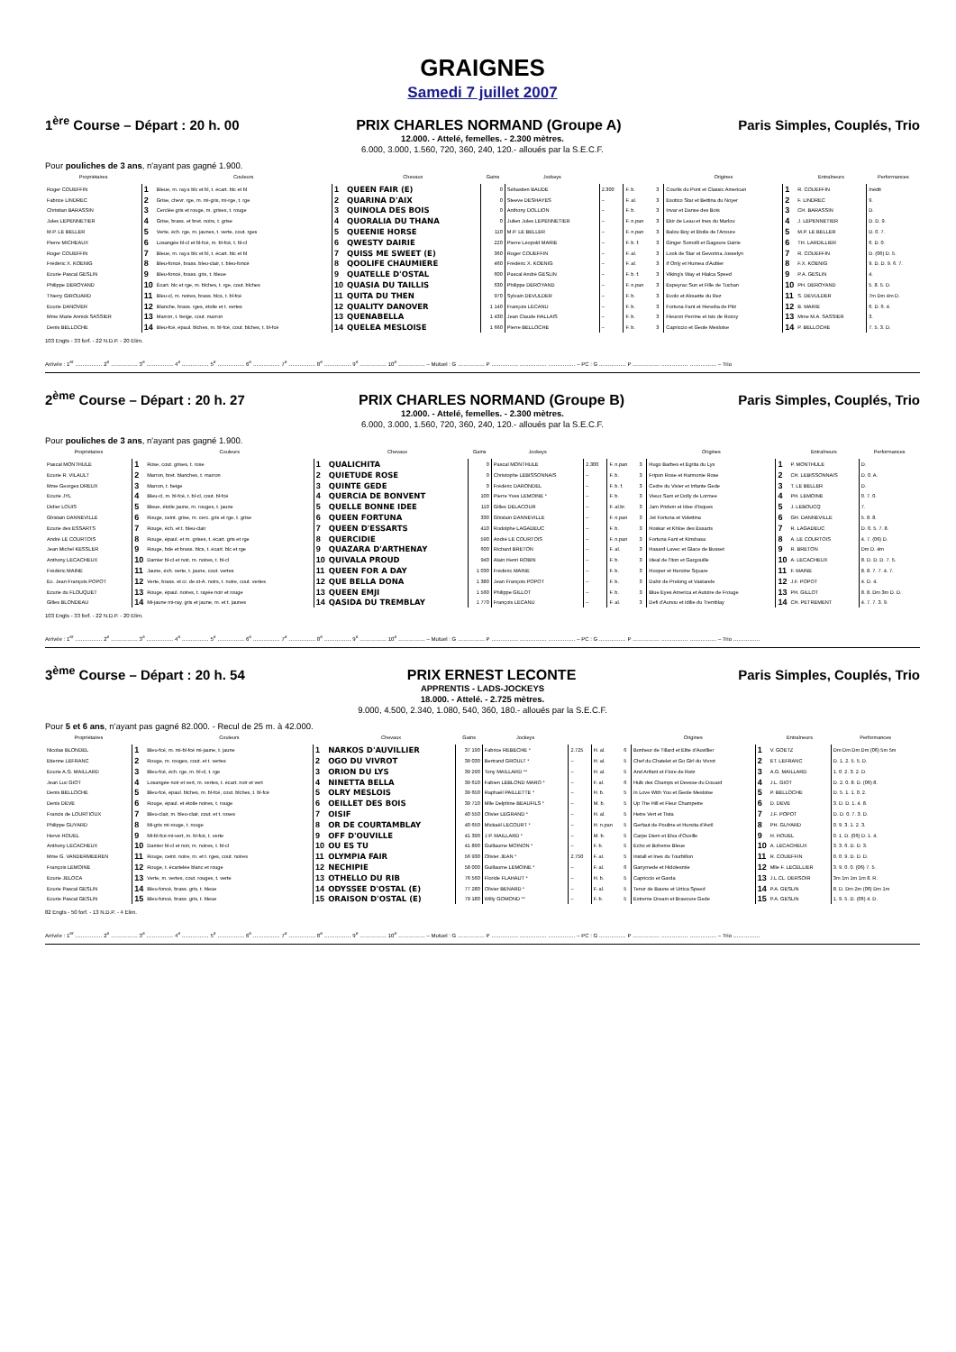GRAIGNES
Samedi 7 juillet 2007
1<sup>ère</sup> Course – Départ : 20 h. 00 PRIX CHARLES NORMAND (Groupe A) Paris Simples, Couplés, Trio
12.000. - Attelé, femelles. - 2.300 mètres.
6.000, 3.000, 1.560, 720, 360, 240, 120.- alloués par la S.E.C.F.
Pour pouliches de 3 ans, n'ayant pas gagné 1.900.
| Propriétaires | | Couleurs | | Chevaux | Gains | Jockeys | | | | Origines | | Entraîneurs | Performances |
| --- | --- | --- | --- | --- | --- | --- | --- | --- | --- | --- | --- | --- | --- |
| Roger COUEFFIN | 1 | Bleue, m. ray.s blc et bl, t. écart. blc et bl | 1 | QUEEN FAIR (E) | 0 | Sébastien BAUDE | 2.300 | F. b. | 3 | Courlis du Pont et Classic American | 1 | R. COUEFFIN | Inédit |
| Fabrice LINDREC | 2 | Grise, chevr. rge, m. mi-gris, mi-rge, t. rge | 2 | QUARINA D'AIX | 0 | Steeve DESHAYES | – | F. al. | 3 | Esotico Star et Bettina du Noyer | 2 | F. LINDREC | 9. |
| Christian BARASSIN | 3 | Cerclée gris et rouge, m. grises, t. rouge | 3 | QUINOLA DES BOIS | 0 | Anthony DOLLION | – | F. b. | 3 | Invar et Danse des Bois | 3 | CH. BARASSIN | D. |
| Jules LEPENNETIER | 4 | Grise, brass. et bret. noirs, t. grise | 4 | QUORALIA DU THANA | 0 | Julien Jules LEPENNETIER | – | F. n.pan | 3 | Ekir de Leau et Ines du Marlou | 4 | J. LEPENNETIER | D. D. 9. |
| M.P. LE BELLER | 5 | Verte, éch. rge, m. jaunes, t. verte, cout. rges | 5 | QUEENIE HORSE | 110 | M.P. LE BELLER | – | F. n.pan | 3 | Balou Boy et Etoile de l'Anxure | 5 | M.P. LE BELLER | D. 0. 7. |
| Pierre MICHEAUX | 6 | Losangée bl-cl et bl-fcé, m. bl-fcé, t. bl-cl | 6 | QWESTY DAIRIE | 220 | Pierre Léopold MARIE | – | F. b. f. | 3 | Ginger Somolli et Gageure Dairie | 6 | TH. LARDILLIER | 6. D. 0. |
| Roger COUEFFIN | 7 | Bleue, m. ray.s blc et bl, t. écart. blc et bl | 7 | QUISS ME SWEET (E) | 360 | Roger COUEFFIN | – | F. al. | 3 | Look de Star et Gevorina Josselyn | 7 | R. COUEFFIN | D. (06) D. 5. |
| Frédéric X. KOENIG | 8 | Bleu-foncé, brass. bleu-clair, t. bleu-foncé | 8 | QOOLIFE CHAUMIERE | 460 | Frédéric X. KOENIG | – | F. al. | 3 | If Only et Humea d'Aubier | 8 | F.X. KOENIG | 9. D. D. 9. 6. 7. |
| Ecurie Pascal GESLIN | 9 | Bleu-foncé, brass. gris, t. bleue | 9 | QUATELLE D'OSTAL | 600 | Pascal André GESLIN | – | F. b. f. | 3 | Viking's Way et Hialca Speed | 9 | P.A. GESLIN | 4. |
| Philippe DEROYAND | 10 | Écart. blc et rge, m. blches, t. rge, cout. blches | 10 | QUASIA DU TAILLIS | 630 | Philippe DEROYAND | – | F. n.pan | 3 | Espeyrac Sun et Fille de Tuchan | 10 | PH. DEROYAND | 5. 8. 5. D. |
| Thierry GIROUARD | 11 | Bleu-cl, m. noires, brass. blcs, t. bl-fcé | 11 | QUITA DU THEN | 970 | Sylvain DEVULDER | – | F. b. | 3 | Evolo et Alouette du Rez | 11 | S. DEVULDER | 7m Dm 4m D. |
| Ecurie DANOVER | 12 | Blanche, brass. rges, étoile et t. vertes | 12 | QUALITY DANOVER | 1 140 | François LECANU | – | F. b. | 3 | Fortuna Fant et Heredia de Pitz | 12 | B. MARIE | 6. D. 6. 4. |
| Mme Marie Annick SASSIER | 13 | Marron, t. beige, cout. marron | 13 | QUENABELLA | 1 430 | Jean Claude HALLAIS | – | F. b. | 3 | Fleuron Perrine et Isis de Rozoy | 13 | Mme M.A. SASSIER | 3. |
| Denis BELLOCHE | 14 | Bleu-fcé, épaul. blches, m. bl-fcé, cout. blches, t. bl-fcé | 14 | QUELEA MESLOISE | 1 660 | Pierre BELLOCHE | – | F. b. | 3 | Capriccio et Geole Mesloise | 14 | P. BELLOCHE | 7. 5. 3. D. |
103 Engts - 33 forf. - 22 N.D.P. - 20 Elim.
Arrivée : 1<sup>er</sup> …………… 2<sup>e</sup> …………… 3<sup>e</sup> …………… 4<sup>e</sup> …………… 5<sup>e</sup> …………… 6<sup>e</sup> …………… 7<sup>e</sup> …………… 8<sup>e</sup> …………… 9<sup>e</sup> …………… 10<sup>e</sup> …………… – Mutuel : G …………… P …………… …………… …………… – PC : G …………… P …………… …………… …………… – Trio
2<sup>ème</sup> Course – Départ : 20 h. 27 PRIX CHARLES NORMAND (Groupe B) Paris Simples, Couplés, Trio
12.000. - Attelé, femelles. - 2.300 mètres.
6.000, 3.000, 1.560, 720, 360, 240, 120.- alloués par la S.E.C.F.
Pour pouliches de 3 ans, n'ayant pas gagné 1.900.
| Propriétaires | | Couleurs | | Chevaux | Gains | Jockeys | | | | Origines | | Entraîneurs | Performances |
| --- | --- | --- | --- | --- | --- | --- | --- | --- | --- | --- | --- | --- | --- |
| Pascal MONTHULE | 1 | Rose, cout. grises, t. rose | 1 | QUALICHITA | 0 | Pascal MONTHULE | 2.300 | F. n.pan | 3 | Hugo Barbes et Egrita du Lys | 1 | P. MONTHULE | D. |
| Ecurie R. VILAULT | 2 | Marron, bret. blanches, t. marron | 2 | QUIETUDE ROSE | 0 | Christophe LEBISSONNAIS | – | F. b. | 3 | Fripon Rose et Harmonie Rose | 2 | CH. LEBISSONNAIS | D. 0. A. |
| Mme Georges DREUX | 3 | Marron, t. beige | 3 | QUINTE GEDE | 0 | Frédéric DARONDEL | – | F. b. f. | 3 | Cedre du Vivier et Infante Gede | 3 | T. LE BELLER | D. |
| Ecurie JYL | 4 | Bleu-cl, m. bl-fcé, t. bl-cl, cout. bl-fcé | 4 | QUERCIA DE BONVENT | 100 | Pierre Yves LEMOINE * | – | F. b. | 3 | Vieux Sam et Dolly de Lormee | 4 | PH. LEMOINE | 0. 7. 0. |
| Didier LOUIS | 5 | Bleue, étoile jaune, m. rouges, t. jaune | 5 | QUELLE BONNE IDEE | 110 | Gilles DELACOUR | – | F. al.br. | 3 | Jam Pridem et Idee d'Isques | 5 | J. LEBOUCQ | 7. |
| Ghislain DANNEVILLE | 6 | Rouge, ceint. grise, m. cerc. gris et rge, t. grise | 6 | QUEEN FORTUNA | 330 | Ghislain DANNEVILLE | – | F. n.pan | 3 | Jet Fortuna et Volettina | 6 | GH. DANNEVILLE | 5. 8. 8. |
| Ecurie des ESSARTS | 7 | Rouge, éch. et t. bleu-clair | 7 | QUEEN D'ESSARTS | 410 | Rodolphe LAGADEUC | – | F. b. | 3 | Hoskar et Khloe des Essarts | 7 | R. LAGADEUC | D. 0. 5. 7. 8. |
| André LE COURTOIS | 8 | Rouge, épaul. et m. grises, t. écart. gris et rge | 8 | QUERCIDIE | 590 | André LE COURTOIS | – | F. n.pan | 3 | Fortuna Fant et Kinshasa | 8 | A. LE COURTOIS | 4. 7. (06) D. |
| Jean Michel KESSLER | 9 | Rouge, bde et brass. blcs, t. écart. blc et rge | 9 | QUAZARA D'ARTHENAY | 600 | Richard BRETON | – | F. al. | 3 | Hasard Lavec et Glace de Busset | 9 | R. BRETON | Dm D. 4m |
| Anthony LECACHEUX | 10 | Damier bl-cl et noir, m. noires, t. bl-cl | 10 | QUIVALA PROUD | 940 | Alain Henri ROBIN | – | F. b. | 3 | Ideal de l'Iton et Gargouille | 10 | A. LECACHEUX | 8. D. D. D. 7. 5. |
| Frédéric MAINE | 11 | Jaune, éch. verte, t. jaune, cout. vertes | 11 | QUEEN FOR A DAY | 1 030 | Frédéric MAINE | – | F. b. | 3 | Hooper et Heroine Square | 11 | F. MAINE | 8. 8. 7. 7. 4. 7. |
| Ec. Jean François POPOT | 12 | Verte, brass. et cr. de st-A. noirs, t. noire, cout. vertes | 12 | QUE BELLA DONA | 1 380 | Jean François POPOT | – | F. b. | 3 | Dahir de Prelong et Vastarele | 12 | J.F. POPOT | 4. D. 4. |
| Ecurie du FLOUQUET | 13 | Rouge, épaul. noires, t. rayée noir et rouge | 13 | QUEEN EMJI | 1 560 | Philippe GILLOT | – | F. b. | 3 | Blue Eyes America et Autoire de Frouge | 13 | PH. GILLOT | 8. 8. Dm 3m D. D. |
| Gilles BLONDEAU | 14 | Mi-jaune mi-ray. gris et jaune, m. et t. jaunes | 14 | QASIDA DU TREMBLAY | 1 770 | François LECANU | – | F. al. | 3 | Defi d'Aunou et Idilie du Tremblay | 14 | CH. PETREMENT | 4. 7. 7. 3. 9. |
103 Engts - 33 forf. - 22 N.D.P. - 20 Elim.
Arrivée : 1<sup>er</sup> …………… 2<sup>e</sup> …………… 3<sup>e</sup> …………… 4<sup>e</sup> …………… 5<sup>e</sup> …………… 6<sup>e</sup> …………… 7<sup>e</sup> …………… 8<sup>e</sup> …………… 9<sup>e</sup> …………… 10<sup>e</sup> …………… – Mutuel : G …………… P …………… …………… …………… – PC : G …………… P …………… …………… …………… – Trio ……………
3<sup>ème</sup> Course – Départ : 20 h. 54 PRIX ERNEST LECONTE Paris Simples, Couplés, Trio
APPRENTIS - LADS-JOCKEYS
18.000. - Attelé. - 2.725 mètres.
9.000, 4.500, 2.340, 1.080, 540, 360, 180.- alloués par la S.E.C.F.
Pour 5 et 6 ans, n'ayant pas gagné 82.000. - Recul de 25 m. à 42.000.
| Propriétaires | | Couleurs | | Chevaux | Gains | Jockeys | | | | Origines | | Entraîneurs | Performances |
| --- | --- | --- | --- | --- | --- | --- | --- | --- | --- | --- | --- | --- | --- |
| Nicolas BLONDEL | 1 | Bleu-fcé, m. mi-bl-fcé mi-jaune, t. jaune | 1 | NARKOS D'AUVILLIER | 37 190 | Fabrice REBECHE * | 2.725 | H. al. | 6 | Bonheur de Tillard et Elite d'Auvillier | 1 | V. GOETZ | Dm Dm Dm Dm (06) 5m 5m |
| Etienne LEFRANC | 2 | Rouge, m. rouges, cout. et t. vertes | 2 | OGO DU VIVROT | 39 030 | Bertrand GROULT * | – | H. al. | 5 | Chef du Chatelet et Go Girl du Vivrot | 2 | ET. LEFRANC | D. 1. 2. 5. 5. D. |
| Ecurie A.G. MAILLARD | 3 | Bleu-fcé, éch. rge, m. bl-cl, t. rge | 3 | ORION DU LYS | 39 290 | Tony MAILLARD ** | – | H. al. | 5 | And Arifant et Flore de Retz | 3 | A.G. MAILLARD | 1. 0. 2. 3. 2. D. |
| Jean Luc GIOT | 4 | Losangée noir et vert, m. vertes, t. écart. noir et vert | 4 | NINETTA BELLA | 39 610 | Fabien LEBLOND MARO * | – | F. al. | 6 | Hulk des Champs et Deesse du Douard | 4 | J.L. GIOT | D. 2. 0. 8. D. (06) 8. |
| Denis BELLOCHE | 5 | Bleu-fcé, épaul. blches, m. bl-fcé, cout. blches, t. bl-fcé | 5 | OLRY MESLOIS | 39 650 | Raphaël PAILLETTE * | – | H. b. | 5 | In Love With You et Geole Mesloise | 5 | P. BELLOCHE | D. 5. 1. 1. 0. 2. |
| Denis DEVE | 6 | Rouge, épaul. et étoile noires, t. rouge | 6 | OEILLET DES BOIS | 39 710 | Mlle Delphine BEAUFILS * | – | M. b. | 5 | Up The Hill et Fleur Champetre | 6 | D. DEVE | 3. D. D. 1. 4. 8. |
| Francis de LOURTIOUX | 7 | Bleu-clair, m. bleu-clair, cout. et t. roses | 7 | OISIF | 40 550 | Olivier LEGRAND * | – | H. al. | 5 | Hetre Vert et Tista | 7 | J.F. POPOT | D. D. 0. 7. 3. D. |
| Philippe GUYARD | 8 | Mi-gris mi-rouge, t. rouge | 8 | OR DE COURTAMBLAY | 40 650 | Mickaël LECOURT * | – | H. n.pan | 5 | Gerfaut de Pouline et Hursita d'Avril | 8 | PH. GUYARD | 0. 9. 3. 1. 2. 3. |
| Hervé HOUEL | 9 | Mi-bl-fcé mi-vert, m. bl-fcé, t. verte | 9 | OFF D'OUVILLE | 41 390 | J.P. MAILLARD * | – | M. b. | 5 | Carpe Diem et Elva d'Ouville | 9 | H. HOUEL | 0. 1. D. (06) D. 1. 4. |
| Anthony LECACHEUX | 10 | Damier bl-cl et noir, m. noires, t. bl-cl | 10 | OU ES TU | 41 890 | Guillaume MOINON * | – | F. b. | 5 | Echo et Boheme Bleue | 10 | A. LECACHEUX | 3. 3. 6. D. D. 3. |
| Mme G. VANDERMEEREN | 11 | Rouge, ceint. noire, m. et t. rges, cout. noires | 11 | OLYMPIA FAIR | 56 930 | Olivier JEAN * | 2.750 | F. al. | 5 | Install et Ines du Tourbillon | 11 | R. COUEFFIN | 0. 0. 9. D. D. D. |
| François LEMOINE | 12 | Rouge, t. écartelée blanc et rouge | 12 | NECHIPIE | 58 000 | Guillaume LEMOINE * | – | F. al. | 6 | Ganymede et Hidolesmie | 12 | Mlle F. LECELLIER | 3. 9. 0. 0. (06) 7. 5. |
| Ecurie JELOCA | 13 | Verte, m. vertes, cout. rouges, t. verte | 13 | OTHELLO DU RIB | 76 560 | Floride FLAHAUT * | – | H. b. | 5 | Capriccio et Garda | 13 | J.L.CL. DERSOIR | 3m 1m 1m 1m 8. R. |
| Ecurie Pascal GESLIN | 14 | Bleu-foncé, brass. gris, t. bleue | 14 | ODYSSEE D'OSTAL (E) | 77 280 | Olivier BENARD * | – | F. al. | 5 | Tenor de Baune et Urtica Speed | 14 | P.A. GESLIN | 8. D. Dm 2m (06) Dm 1m |
| Ecurie Pascal GESLIN | 15 | Bleu-foncé, brass. gris, t. bleue | 15 | ORAISON D'OSTAL (E) | 79 180 | Willy GOMOND ** | – | F. b. | 5 | Extreme Dream et Bravoure Gede | 15 | P.A. GESLIN | 1. 9. 5. D. (06) 4. D. |
82 Engts - 50 forf. - 13 N.D.P. - 4 Elim.
Arrivée : 1<sup>er</sup> …………… 2<sup>e</sup> …………… 3<sup>e</sup> …………… 4<sup>e</sup> …………… 5<sup>e</sup> …………… 6<sup>e</sup> …………… 7<sup>e</sup> …………… 8<sup>e</sup> …………… 9<sup>e</sup> …………… 10<sup>e</sup> …………… – Mutuel : G …………… P …………… …………… …………… – PC : G …………… P …………… …………… …………… – Trio ……………